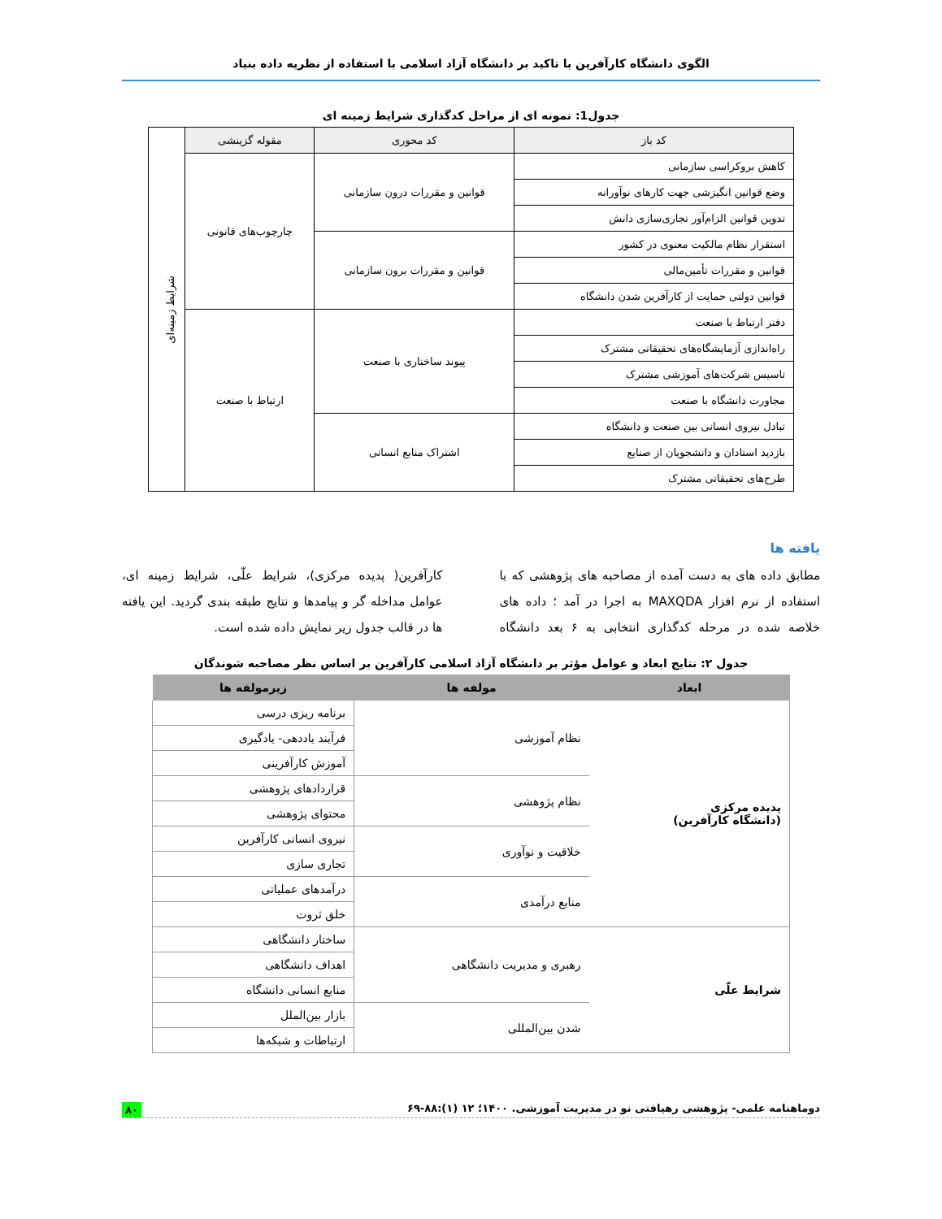الگوی دانشگاه کارآفرین با تاکید بر دانشگاه آزاد اسلامی با استفاده از نظریه داده بنیاد
جدول1: نمونه ای از مراحل کدگذاری شرایط زمینه ای
| کد باز | کد محوری | مقوله گزینشی | شرایط زمینه‌ای |
| کاهش بروکراسی سازمانی | قوانین و مقررات درون سازمانی | چارچوب‌های قانونی | |
| وضع قوانین انگیزشی جهت کارهای نوآورانه | | | |
| تدوین قوانین الزام‌آور تجاری‌سازی دانش | | | |
| استقرار نظام مالکیت معنوی در کشور | قوانین و مقررات برون سازمانی | | |
| قوانین و مقررات تأمین‌مالی | | | |
| قوانین دولتی حمایت از کارآفرین شدن دانشگاه | | | |
| دفتر ارتباط با صنعت | پیوند ساختاری با صنعت | ارتباط با صنعت | |
| راه‌اندازی آزمایشگاه‌های تحقیقاتی مشترک | | | |
| تاسیس شرکت‌های آموزشی مشترک | | | |
| مجاورت دانشگاه با صنعت | | | |
| تبادل نیروی انسانی بین صنعت و دانشگاه | اشتراک منابع انسانی | | |
| بازدید استادان و دانشجویان از صنایع | | | |
| طرح‌های تحقیقاتی مشترک | | | |
یافته ها
مطابق داده های به دست آمده از مصاحبه های پژوهشی که با استفاده از نرم افزار MAXQDA به اجرا در آمد ؛ داده های خلاصه شده در مرحله کدگذاری انتخابی به ۶ بعد دانشگاه کارآفرین( پدیده مرکزی)، شرایط علّی، شرایط زمینه ای، عوامل مداخله گر و پیامدها و نتایج طبقه بندی گردید. این یافته ها در قالب جدول زیر نمایش داده شده است.
جدول ۲: نتایج ابعاد و عوامل مؤثر بر دانشگاه آزاد اسلامی کارآفرین بر اساس نظر مصاحبه شوندگان
| ابعاد | مولفه ها | زیرمولفه ها |
| --- | --- | --- |
| پدیده مرکزی (دانشگاه کارآفرین) | نظام آموزشی | برنامه ریزی درسی |
| | | فرآیند یاددهی- یادگیری |
| | | آموزش کارآفرینی |
| | نظام پژوهشی | قراردادهای پژوهشی |
| | | محتوای پژوهشی |
| | خلاقیت و نوآوری | نیروی انسانی کارآفرین |
| | | تجاری سازی |
| | منابع درآمدی | درآمدهای عملیاتی |
| | | خلق ثروت |
| شرایط علّی | رهبری و مدیریت دانشگاهی | ساختار دانشگاهی |
| | | اهداف دانشگاهی |
| | | منابع انسانی دانشگاه |
| | شدن بین‌المللی | بازار بین‌الملل |
| | | ارتباطات و شبکه‌ها |
دوماهنامه علمی- پژوهشی رهیافتی نو در مدیریت آموزشی. ۱۴۰۰؛ ۱۲ (۱):۸۸-۶۹ ۸۰